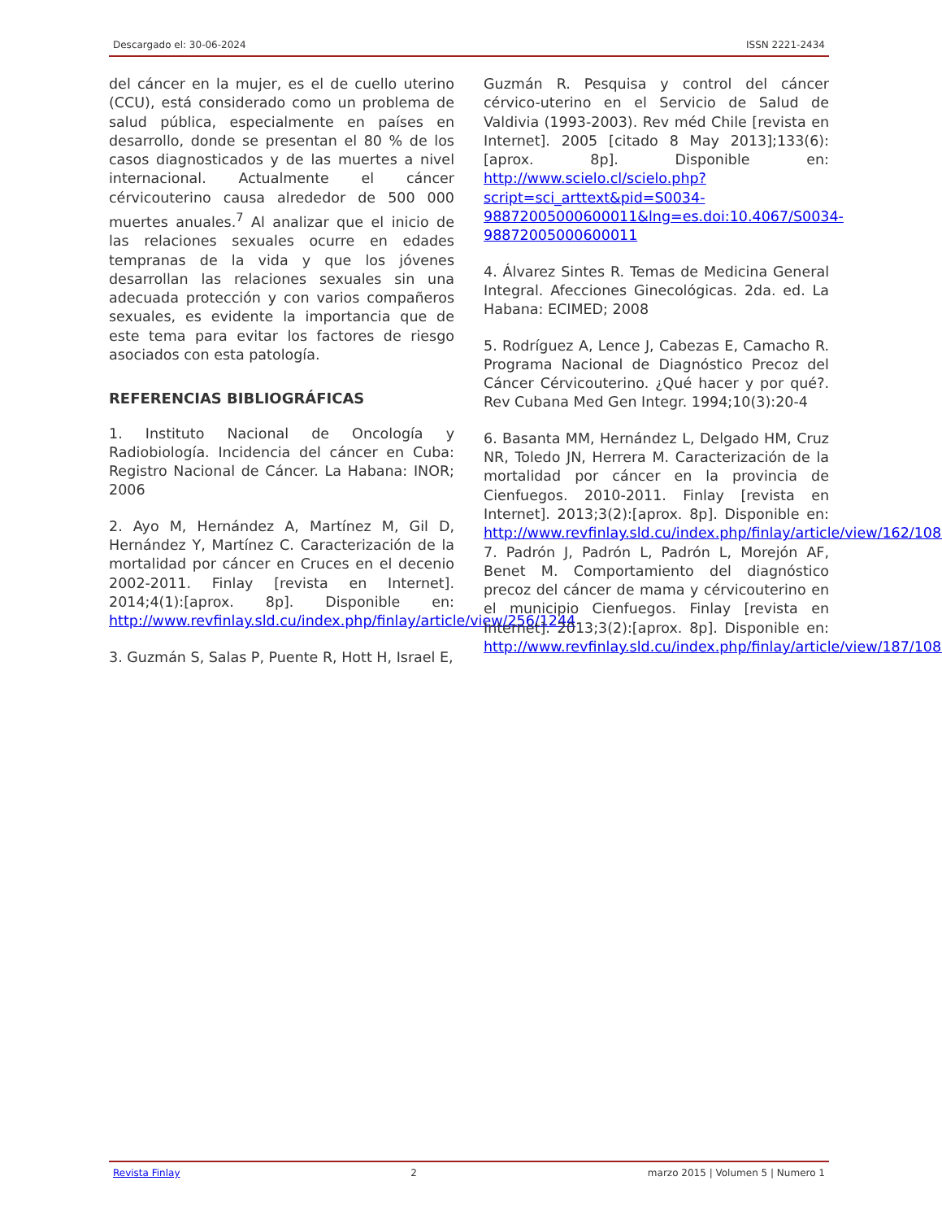Descargado el: 30-06-2024 ISSN 2221-2434
del cáncer en la mujer, es el de cuello uterino (CCU), está considerado como un problema de salud pública, especialmente en países en desarrollo, donde se presentan el 80 % de los casos diagnosticados y de las muertes a nivel internacional. Actualmente el cáncer cérvicouterino causa alrededor de 500 000 muertes anuales.<sup>7</sup> Al analizar que el inicio de las relaciones sexuales ocurre en edades tempranas de la vida y que los jóvenes desarrollan las relaciones sexuales sin una adecuada protección y con varios compañeros sexuales, es evidente la importancia que de este tema para evitar los factores de riesgo asociados con esta patología.
REFERENCIAS BIBLIOGRÁFICAS
1. Instituto Nacional de Oncología y Radiobiología. Incidencia del cáncer en Cuba: Registro Nacional de Cáncer. La Habana: INOR; 2006
2. Ayo M, Hernández A, Martínez M, Gil D, Hernández Y, Martínez C. Caracterización de la mortalidad por cáncer en Cruces en el decenio 2002-2011. Finlay [revista en Internet]. 2014;4(1):[aprox. 8p]. Disponible en: http://www.revfinlay.sld.cu/index.php/finlay/article/view/256/1244
3. Guzmán S, Salas P, Puente R, Hott H, Israel E,
Guzmán R. Pesquisa y control del cáncer cérvico-uterino en el Servicio de Salud de Valdivia (1993-2003). Rev méd Chile [revista en Internet]. 2005 [citado 8 May 2013];133(6):[aprox. 8p]. Disponible en: http://www.scielo.cl/scielo.php?script=sci_arttext&pid=S0034-98872005000600011&lng=es.doi:10.4067/S0034-98872005000600011
4. Álvarez Sintes R. Temas de Medicina General Integral. Afecciones Ginecológicas. 2da. ed. La Habana: ECIMED; 2008
5. Rodríguez A, Lence J, Cabezas E, Camacho R. Programa Nacional de Diagnóstico Precoz del Cáncer Cérvicouterino. ¿Qué hacer y por qué?. Rev Cubana Med Gen Integr. 1994;10(3):20-4
6. Basanta MM, Hernández L, Delgado HM, Cruz NR, Toledo JN, Herrera M. Caracterización de la mortalidad por cáncer en la provincia de Cienfuegos. 2010-2011. Finlay [revista en Internet]. 2013;3(2):[aprox. 8p]. Disponible en: http://www.revfinlay.sld.cu/index.php/finlay/article/view/162/1088
7. Padrón J, Padrón L, Padrón L, Morejón AF, Benet M. Comportamiento del diagnóstico precoz del cáncer de mama y cérvicouterino en el municipio Cienfuegos. Finlay [revista en Internet]. 2013;3(2):[aprox. 8p]. Disponible en: http://www.revfinlay.sld.cu/index.php/finlay/article/view/187/1086
Revista Finlay 2 marzo 2015 | Volumen 5 | Numero 1